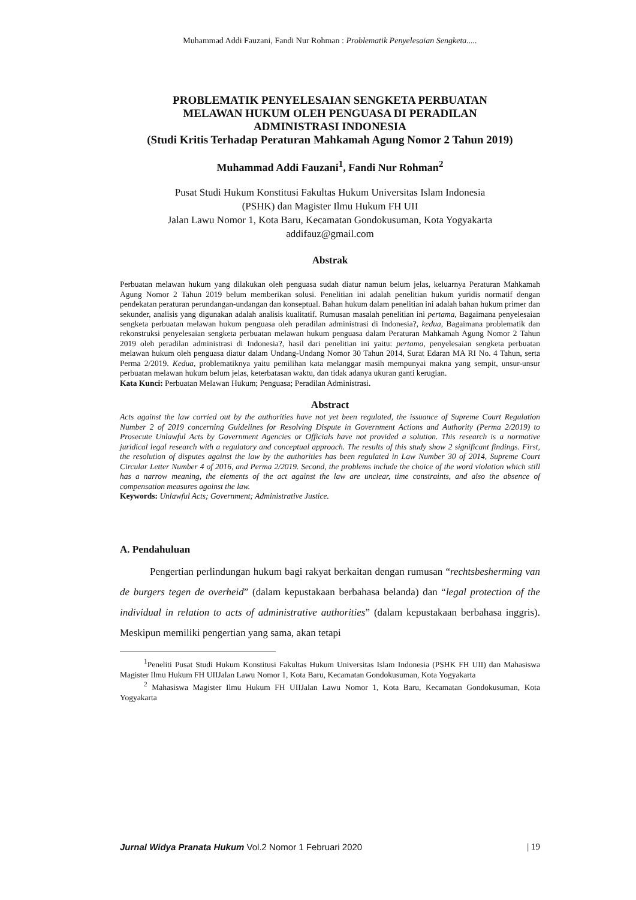Muhammad Addi Fauzani, Fandi Nur Rohman : Problematik Penyelesaian Sengketa.....
PROBLEMATIK PENYELESAIAN SENGKETA PERBUATAN
MELAWAN HUKUM OLEH PENGUASA DI PERADILAN
ADMINISTRASI INDONESIA
(Studi Kritis Terhadap Peraturan Mahkamah Agung Nomor 2 Tahun 2019)
Muhammad Addi Fauzani<sup>1</sup>, Fandi Nur Rohman<sup>2</sup>
Pusat Studi Hukum Konstitusi Fakultas Hukum Universitas Islam Indonesia
(PSHK) dan Magister Ilmu Hukum FH UII
Jalan Lawu Nomor 1, Kota Baru, Kecamatan Gondokusuman, Kota Yogyakarta
addifauz@gmail.com
Abstrak
Perbuatan melawan hukum yang dilakukan oleh penguasa sudah diatur namun belum jelas, keluarnya Peraturan Mahkamah Agung Nomor 2 Tahun 2019 belum memberikan solusi. Penelitian ini adalah penelitian hukum yuridis normatif dengan pendekatan peraturan perundangan-undangan dan konseptual. Bahan hukum dalam penelitian ini adalah bahan hukum primer dan sekunder, analisis yang digunakan adalah analisis kualitatif. Rumusan masalah penelitian ini pertama, Bagaimana penyelesaian sengketa perbuatan melawan hukum penguasa oleh peradilan administrasi di Indonesia?, kedua, Bagaimana problematik dan rekonstruksi penyelesaian sengketa perbuatan melawan hukum penguasa dalam Peraturan Mahkamah Agung Nomor 2 Tahun 2019 oleh peradilan administrasi di Indonesia?, hasil dari penelitian ini yaitu: pertama, penyelesaian sengketa perbuatan melawan hukum oleh penguasa diatur dalam Undang-Undang Nomor 30 Tahun 2014, Surat Edaran MA RI No. 4 Tahun, serta Perma 2/2019. Kedua, problematiknya yaitu pemilihan kata melanggar masih mempunyai makna yang sempit, unsur-unsur perbuatan melawan hukum belum jelas, keterbatasan waktu, dan tidak adanya ukuran ganti kerugian.
Kata Kunci: Perbuatan Melawan Hukum; Penguasa; Peradilan Administrasi.
Abstract
Acts against the law carried out by the authorities have not yet been regulated, the issuance of Supreme Court Regulation Number 2 of 2019 concerning Guidelines for Resolving Dispute in Government Actions and Authority (Perma 2/2019) to Prosecute Unlawful Acts by Government Agencies or Officials have not provided a solution. This research is a normative juridical legal research with a regulatory and conceptual approach. The results of this study show 2 significant findings. First, the resolution of disputes against the law by the authorities has been regulated in Law Number 30 of 2014, Supreme Court Circular Letter Number 4 of 2016, and Perma 2/2019. Second, the problems include the choice of the word violation which still has a narrow meaning, the elements of the act against the law are unclear, time constraints, and also the absence of compensation measures against the law.
Keywords: Unlawful Acts; Government; Administrative Justice.
A. Pendahuluan
Pengertian perlindungan hukum bagi rakyat berkaitan dengan rumusan “rechtsbesherming van de burgers tegen de overheid” (dalam kepustakaan berbahasa belanda) dan “legal protection of the individual in relation to acts of administrative authorities” (dalam kepustakaan berbahasa inggris). Meskipun memiliki pengertian yang sama, akan tetapi
<sup>1</sup> Peneliti Pusat Studi Hukum Konstitusi Fakultas Hukum Universitas Islam Indonesia (PSHK FH UII) dan Mahasiswa Magister Ilmu Hukum FH UIIJalan Lawu Nomor 1, Kota Baru, Kecamatan Gondokusuman, Kota Yogyakarta
<sup>2</sup> Mahasiswa Magister Ilmu Hukum FH UIIJalan Lawu Nomor 1, Kota Baru, Kecamatan Gondokusuman, Kota Yogyakarta
Jurnal Widya Pranata Hukum Vol.2 Nomor 1 Februari 2020 | 19